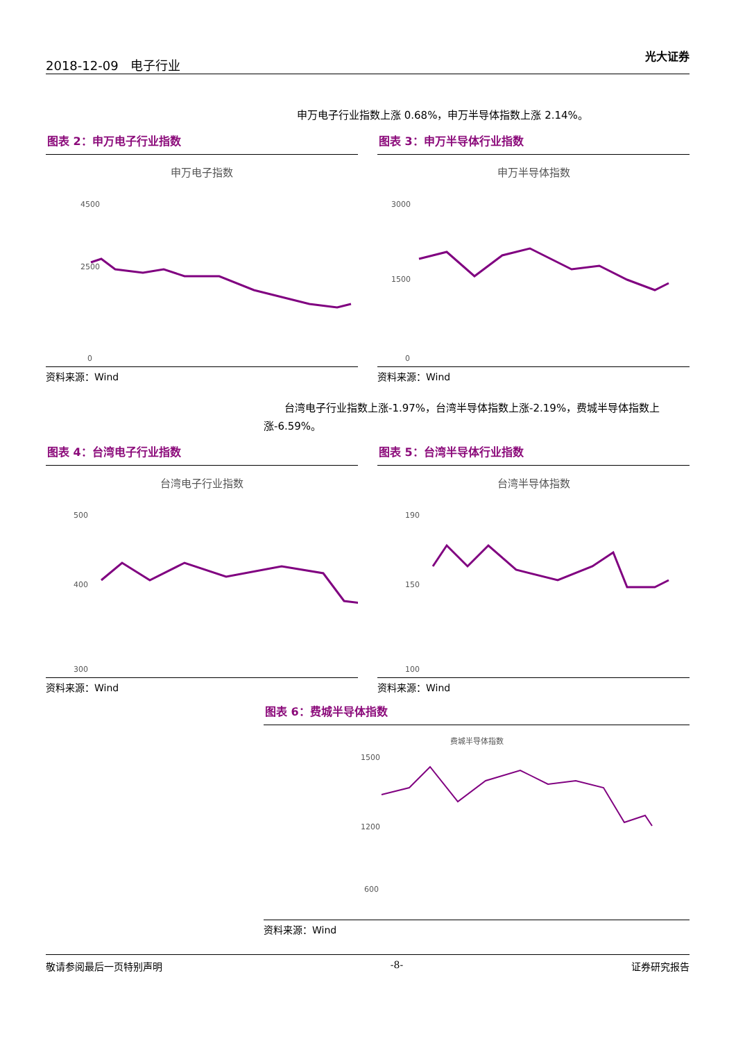2018-12-09 电子行业 光大证券
申万电子行业指数上涨 0.68%，申万半导体指数上涨 2.14%。
图表 2：申万电子行业指数
申万电子指数
4500
2500
0
资料来源：Wind
图表 3：申万半导体行业指数
申万半导体指数
3000
1500
0
资料来源：Wind
  台湾电子行业指数上涨-1.97%，台湾半导体指数上涨-2.19%，费城半导体指数上涨-6.59%。
图表 4：台湾电子行业指数
台湾电子行业指数
500
400
300
资料来源：Wind
图表 5：台湾半导体行业指数
台湾半导体指数
190
150
100
资料来源：Wind
图表 6：费城半导体指数
费城半导体指数
1500
1200
600
资料来源：Wind
敬请参阅最后一页特别声明 -8- 证券研究报告